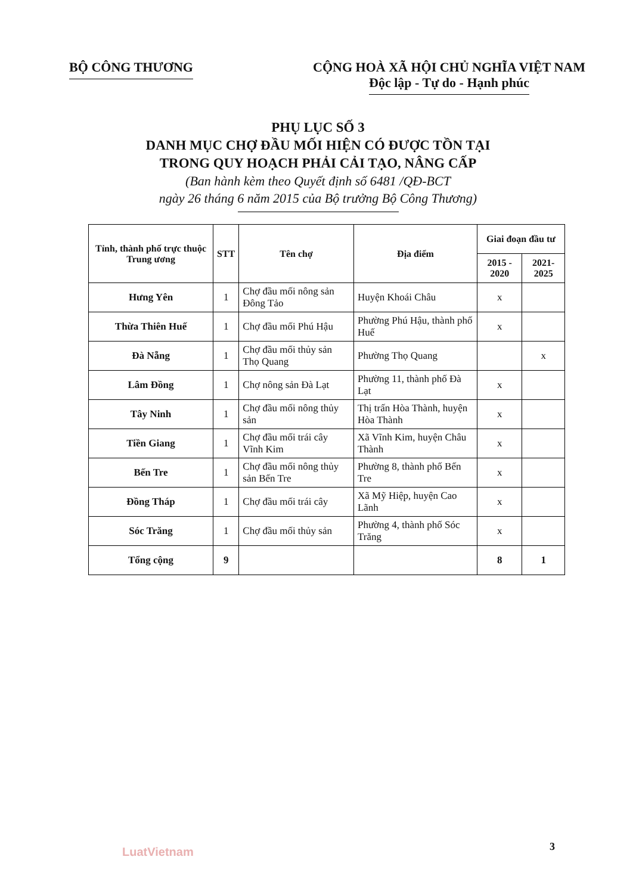BỘ CÔNG THƯƠNG CỘNG HOÀ XÃ HỘI CHỦ NGHĨA VIỆT NAM
Độc lập - Tự do - Hạnh phúc
PHỤ LỤC SỐ 3
DANH MỤC CHỢ ĐẦU MỐI HIỆN CÓ ĐƯỢC TỒN TẠI
TRONG QUY HOẠCH PHẢI CẢI TẠO, NÂNG CẤP
(Ban hành kèm theo Quyết định số 6481 /QĐ-BCT
ngày 26 tháng 6 năm 2015 của Bộ trưởng Bộ Công Thương)
| Tỉnh, thành phố trực thuộc Trung ương | STT | Tên chợ | Địa điểm | Giai đoạn đầu tư | |
| --- | --- | --- | --- | --- | --- |
| | | | | 2015 - 2020 | 2021-2025 |
| Hưng Yên | 1 | Chợ đầu mối nông sản Đông Tảo | Huyện Khoái Châu | x | |
| Thừa Thiên Huế | 1 | Chợ đầu mối Phú Hậu | Phường Phú Hậu, thành phố Huế | x | |
| Đà Nẵng | 1 | Chợ đầu mối thủy sản Thọ Quang | Phường Thọ Quang | | x |
| Lâm Đồng | 1 | Chợ nông sản Đà Lạt | Phường 11, thành phố Đà Lạt | x | |
| Tây Ninh | 1 | Chợ đầu mối nông thủy sản | Thị trấn Hòa Thành, huyện Hòa Thành | x | |
| Tiền Giang | 1 | Chợ đầu mối trái cây Vĩnh Kim | Xã Vĩnh Kim, huyện Châu Thành | x | |
| Bến Tre | 1 | Chợ đầu mối nông thủy sản Bến Tre | Phường 8, thành phố Bến Tre | x | |
| Đồng Tháp | 1 | Chợ đầu mối trái cây | Xã Mỹ Hiệp, huyện Cao Lãnh | x | |
| Sóc Trăng | 1 | Chợ đầu mối thủy sản | Phường 4, thành phố Sóc Trăng | x | |
| Tổng cộng | 9 | | | 8 | 1 |
LuatVietnam 3